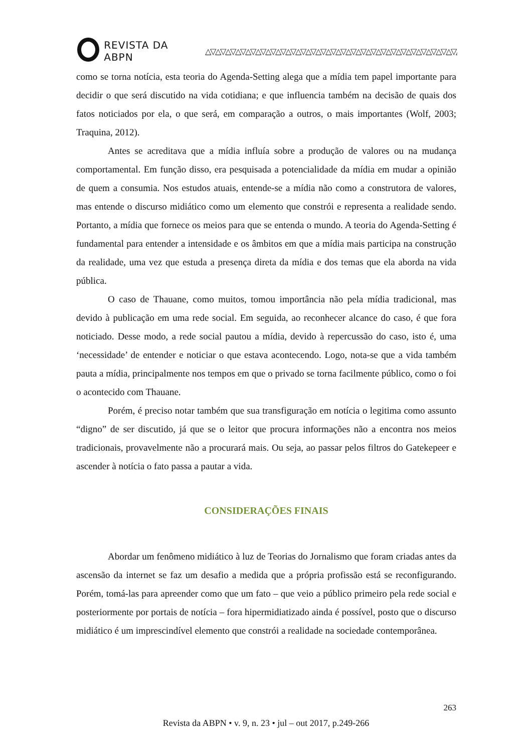REVISTA DA ABPN △▽△▽△▽△▽△▽△▽△▽△▽△▽△▽△▽△▽△▽△▽△▽△▽△▽△▽△▽△▽△▽△▽△▽△▽△▽△▽
como se torna notícia, esta teoria do Agenda-Setting alega que a mídia tem papel importante para decidir o que será discutido na vida cotidiana; e que influencia também na decisão de quais dos fatos noticiados por ela, o que será, em comparação a outros, o mais importantes (Wolf, 2003; Traquina, 2012).
Antes se acreditava que a mídia influía sobre a produção de valores ou na mudança comportamental. Em função disso, era pesquisada a potencialidade da mídia em mudar a opinião de quem a consumia. Nos estudos atuais, entende-se a mídia não como a construtora de valores, mas entende o discurso midiático como um elemento que constrói e representa a realidade sendo. Portanto, a mídia que fornece os meios para que se entenda o mundo. A teoria do Agenda-Setting é fundamental para entender a intensidade e os âmbitos em que a mídia mais participa na construção da realidade, uma vez que estuda a presença direta da mídia e dos temas que ela aborda na vida pública.
O caso de Thauane, como muitos, tomou importância não pela mídia tradicional, mas devido à publicação em uma rede social. Em seguida, ao reconhecer alcance do caso, é que fora noticiado. Desse modo, a rede social pautou a mídia, devido à repercussão do caso, isto é, uma ‘necessidade’ de entender e noticiar o que estava acontecendo. Logo, nota-se que a vida também pauta a mídia, principalmente nos tempos em que o privado se torna facilmente público, como o foi o acontecido com Thauane.
Porém, é preciso notar também que sua transfiguração em notícia o legitima como assunto “digno” de ser discutido, já que se o leitor que procura informações não a encontra nos meios tradicionais, provavelmente não a procurará mais. Ou seja, ao passar pelos filtros do Gatekepeer e ascender à notícia o fato passa a pautar a vida.
CONSIDERAÇÕES FINAIS
Abordar um fenômeno midiático à luz de Teorias do Jornalismo que foram criadas antes da ascensão da internet se faz um desafio a medida que a própria profissão está se reconfigurando. Porém, tomá-las para apreender como que um fato – que veio a público primeiro pela rede social e posteriormente por portais de notícia – fora hipermidiatizado ainda é possível, posto que o discurso midiático é um imprescindível elemento que constrói a realidade na sociedade contemporânea.
263
Revista da ABPN • v. 9, n. 23 • jul – out 2017, p.249-266